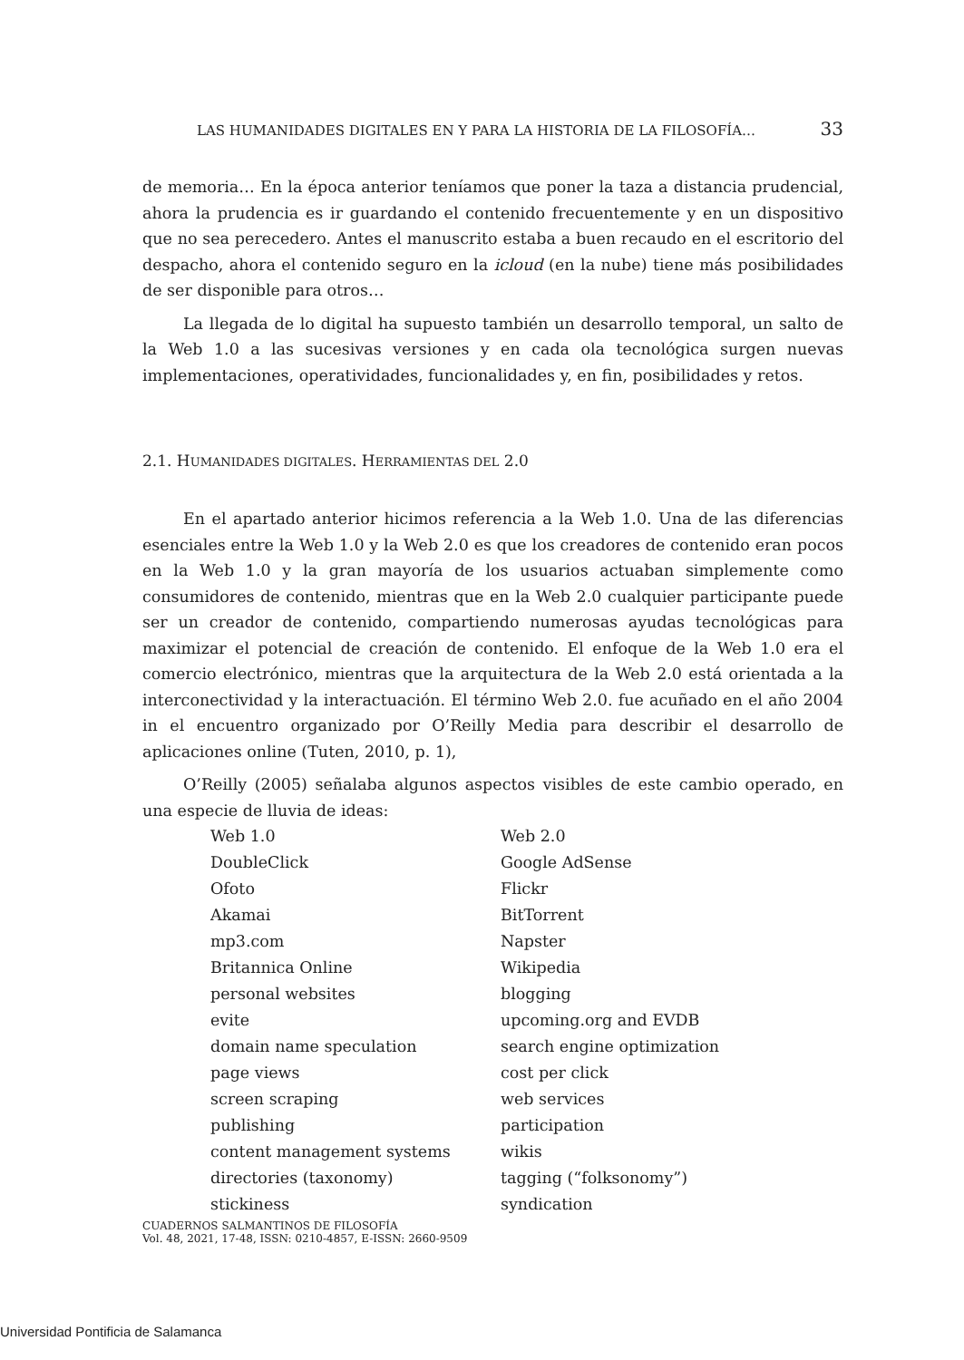LAS HUMANIDADES DIGITALES EN Y PARA LA HISTORIA DE LA FILOSOFÍA… 33
de memoria… En la época anterior teníamos que poner la taza a distancia prudencial, ahora la prudencia es ir guardando el contenido frecuentemente y en un dispositivo que no sea perecedero. Antes el manuscrito estaba a buen recaudo en el escritorio del despacho, ahora el contenido seguro en la icloud (en la nube) tiene más posibilidades de ser disponible para otros…
La llegada de lo digital ha supuesto también un desarrollo temporal, un salto de la Web 1.0 a las sucesivas versiones y en cada ola tecnológica surgen nuevas implementaciones, operatividades, funcionalidades y, en fin, posibilidades y retos.
2.1. HUMANIDADES DIGITALES. HERRAMIENTAS DEL 2.0
En el apartado anterior hicimos referencia a la Web 1.0. Una de las diferencias esenciales entre la Web 1.0 y la Web 2.0 es que los creadores de contenido eran pocos en la Web 1.0 y la gran mayoría de los usuarios actuaban simplemente como consumidores de contenido, mientras que en la Web 2.0 cualquier participante puede ser un creador de contenido, compartiendo numerosas ayudas tecnológicas para maximizar el potencial de creación de contenido. El enfoque de la Web 1.0 era el comercio electrónico, mientras que la arquitectura de la Web 2.0 está orientada a la interconectividad y la interactuación. El término Web 2.0. fue acuñado en el año 2004 in el encuentro organizado por O’Reilly Media para describir el desarrollo de aplicaciones online (Tuten, 2010, p. 1),
O’Reilly (2005) señalaba algunos aspectos visibles de este cambio operado, en una especie de lluvia de ideas:
| Web 1.0 | Web 2.0 |
| DoubleClick | Google AdSense |
| Ofoto | Flickr |
| Akamai | BitTorrent |
| mp3.com | Napster |
| Britannica Online | Wikipedia |
| personal websites | blogging |
| evite | upcoming.org and EVDB |
| domain name speculation | search engine optimization |
| page views | cost per click |
| screen scraping | web services |
| publishing | participation |
| content management systems | wikis |
| directories (taxonomy) | tagging (“folksonomy”) |
| stickiness | syndication |
CUADERNOS SALMANTINOS DE FILOSOFÍA
Vol. 48, 2021, 17-48, ISSN: 0210-4857, E-ISSN: 2660-9509
Universidad Pontificia de Salamanca